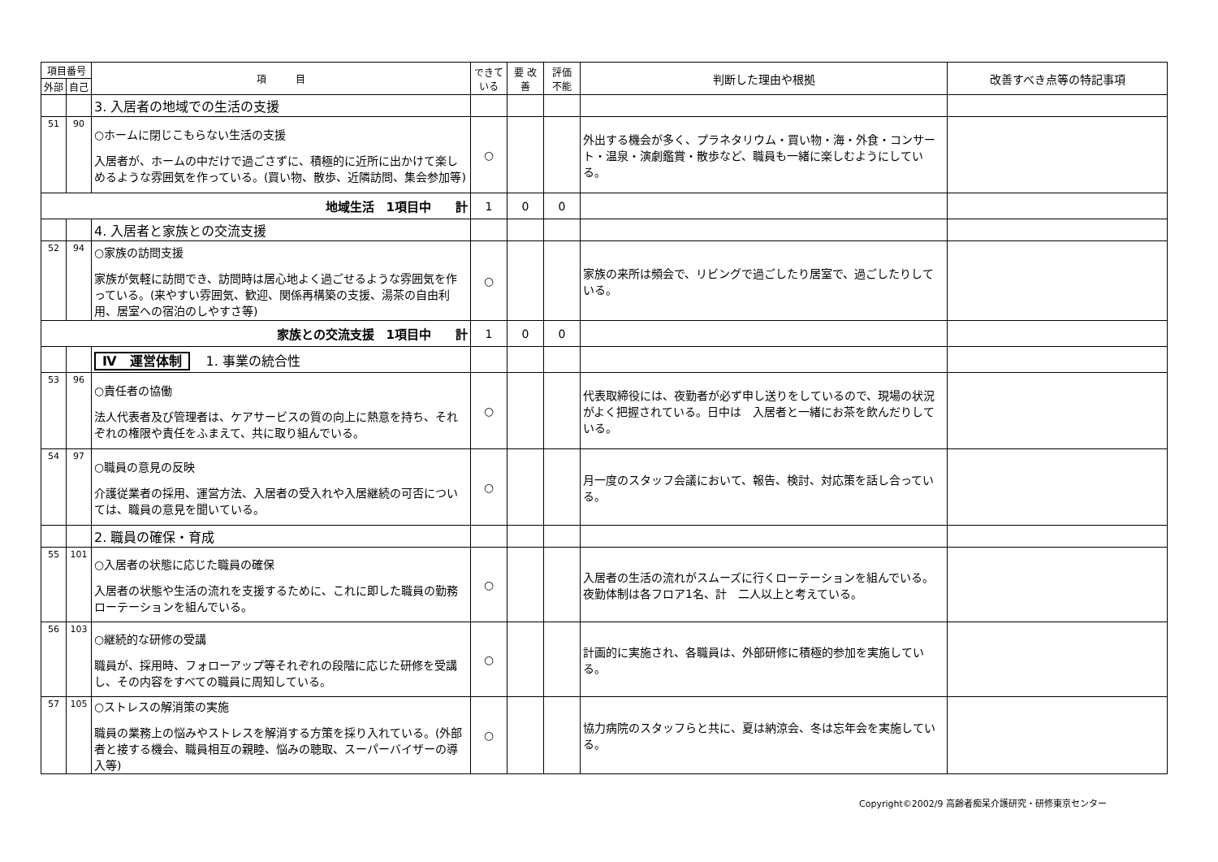| 項目番号 | | 項 目 | できて いる | 要 改善 | 評価 不能 | 判断した理由や根拠 | 改善すべき点等の特記事項 |
| --- | --- | --- | --- | --- | --- | --- | --- |
| 外部 | 自己 | | | | | | |
| | | 3. 入居者の地域での生活の支援 | | | | | |
| 51 | 90 | ○ホームに閉じこもらない生活の支援 入居者が、ホームの中だけで過ごさずに、積極的に近所に出かけて楽しめるような雰囲気を作っている。(買い物、散歩、近隣訪問、集会参加等) | ○ | | | 外出する機会が多く、プラネタリウム・買い物・海・外食・コンサート・温泉・演劇鑑賞・散歩など、職員も一緒に楽しむようにしている。 | |
| 地域生活 1項目中 計 | | | 1 | 0 | 0 | | |
| | | 4. 入居者と家族との交流支援 | | | | | |
| 52 | 94 | ○家族の訪問支援 家族が気軽に訪問でき、訪問時は居心地よく過ごせるような雰囲気を作っている。(来やすい雰囲気、歓迎、関係再構築の支援、湯茶の自由利用、居室への宿泊のしやすさ等) | ○ | | | 家族の来所は頻会で、リビングで過ごしたり居室で、過ごしたりしている。 | |
| 家族との交流支援 1項目中 計 | | | 1 | 0 | 0 | | |
| | | Ⅳ 運営体制 1. 事業の統合性 | | | | | |
| 53 | 96 | ○責任者の協働 法人代表者及び管理者は、ケアサービスの質の向上に熱意を持ち、それぞれの権限や責任をふまえて、共に取り組んでいる。 | ○ | | | 代表取締役には、夜勤者が必ず申し送りをしているので、現場の状況がよく把握されている。日中は 入居者と一緒にお茶を飲んだりしている。 | |
| 54 | 97 | ○職員の意見の反映 介護従業者の採用、運営方法、入居者の受入れや入居継続の可否については、職員の意見を聞いている。 | ○ | | | 月一度のスタッフ会議において、報告、検討、対応策を話し合っている。 | |
| | | 2. 職員の確保・育成 | | | | | |
| 55 | 101 | ○入居者の状態に応じた職員の確保 入居者の状態や生活の流れを支援するために、これに即した職員の勤務ローテーションを組んでいる。 | ○ | | | 入居者の生活の流れがスムーズに行くローテーションを組んでいる。夜勤体制は各フロア1名、計 二人以上と考えている。 | |
| 56 | 103 | ○継続的な研修の受講 職員が、採用時、フォローアップ等それぞれの段階に応じた研修を受講し、その内容をすべての職員に周知している。 | ○ | | | 計画的に実施され、各職員は、外部研修に積極的参加を実施している。 | |
| 57 | 105 | ○ストレスの解消策の実施 職員の業務上の悩みやストレスを解消する方策を採り入れている。(外部者と接する機会、職員相互の親睦、悩みの聴取、スーパーバイザーの導入等) | ○ | | | 協力病院のスタッフらと共に、夏は納涼会、冬は忘年会を実施している。 | |
Copyright©2002/9 高齢者痴呆介護研究・研修東京センター